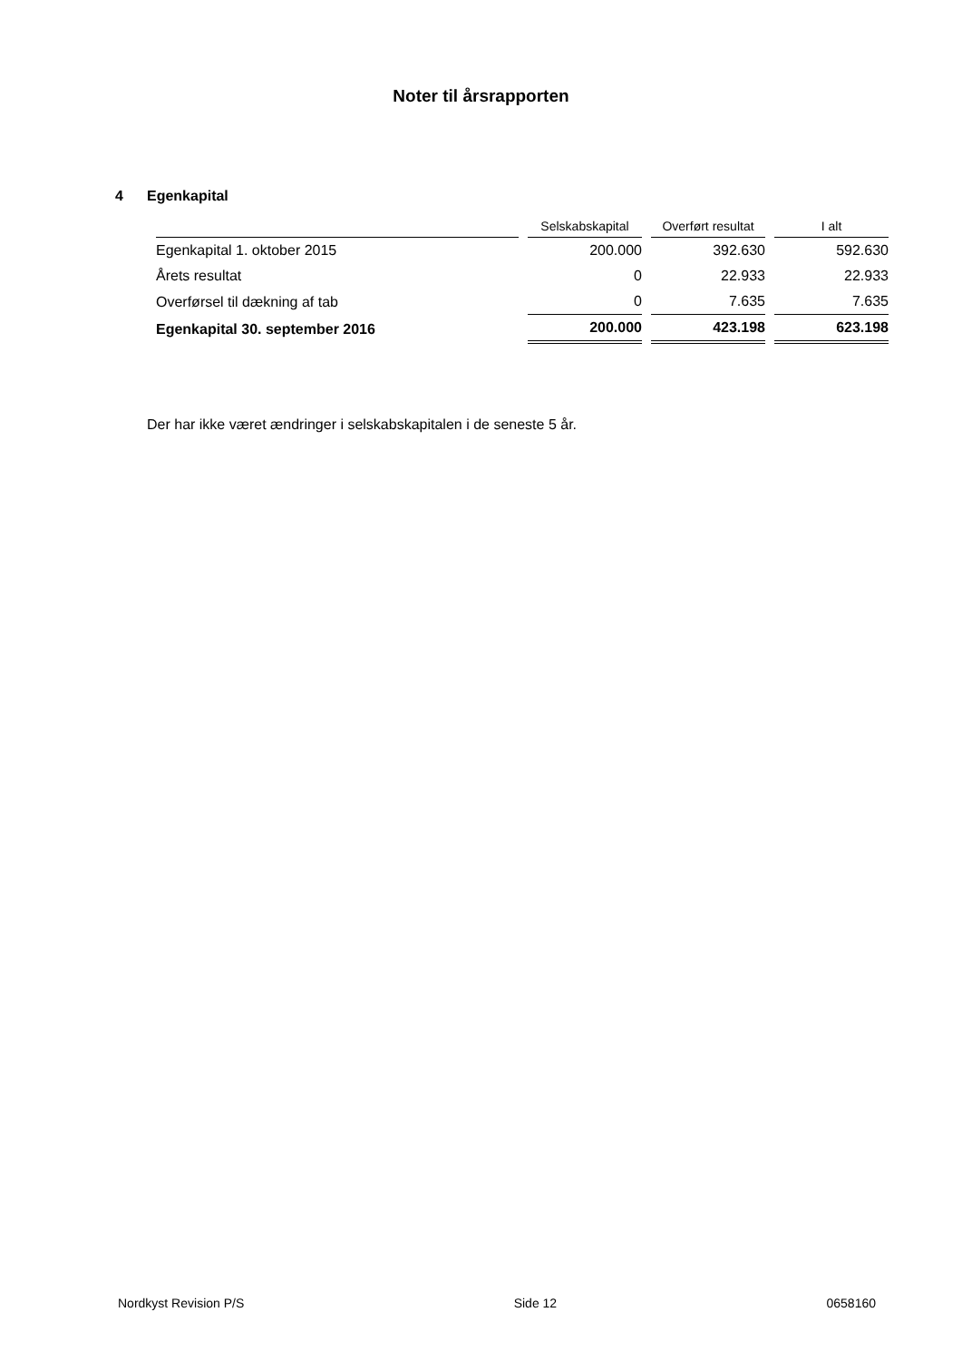Noter til årsrapporten
4 Egenkapital
| | Selskabskapital | Overført resultat | I alt |
| --- | --- | --- | --- |
| Egenkapital 1. oktober 2015 | 200.000 | 392.630 | 592.630 |
| Årets resultat | 0 | 22.933 | 22.933 |
| Overførsel til dækning af tab | 0 | 7.635 | 7.635 |
| Egenkapital 30. september 2016 | 200.000 | 423.198 | 623.198 |
Der har ikke været ændringer i selskabskapitalen i de seneste 5 år.
Nordkyst Revision P/S Side 12 0658160